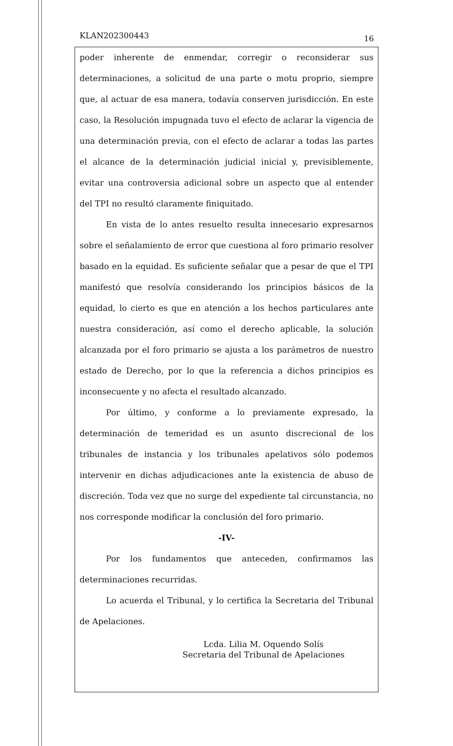KLAN202300443 16
poder inherente de enmendar, corregir o reconsiderar sus determinaciones, a solicitud de una parte o motu proprio, siempre que, al actuar de esa manera, todavía conserven jurisdicción. En este caso, la Resolución impugnada tuvo el efecto de aclarar la vigencia de una determinación previa, con el efecto de aclarar a todas las partes el alcance de la determinación judicial inicial y, previsiblemente, evitar una controversia adicional sobre un aspecto que al entender del TPI no resultó claramente finiquitado.
En vista de lo antes resuelto resulta innecesario expresarnos sobre el señalamiento de error que cuestiona al foro primario resolver basado en la equidad. Es suficiente señalar que a pesar de que el TPI manifestó que resolvía considerando los principios básicos de la equidad, lo cierto es que en atención a los hechos particulares ante nuestra consideración, así como el derecho aplicable, la solución alcanzada por el foro primario se ajusta a los parámetros de nuestro estado de Derecho, por lo que la referencia a dichos principios es inconsecuente y no afecta el resultado alcanzado.
Por último, y conforme a lo previamente expresado, la determinación de temeridad es un asunto discrecional de los tribunales de instancia y los tribunales apelativos sólo podemos intervenir en dichas adjudicaciones ante la existencia de abuso de discreción. Toda vez que no surge del expediente tal circunstancia, no nos corresponde modificar la conclusión del foro primario.
-IV-
Por los fundamentos que anteceden, confirmamos las determinaciones recurridas.
Lo acuerda el Tribunal, y lo certifica la Secretaria del Tribunal de Apelaciones.
Lcda. Lilia M. Oquendo Solís
Secretaria del Tribunal de Apelaciones